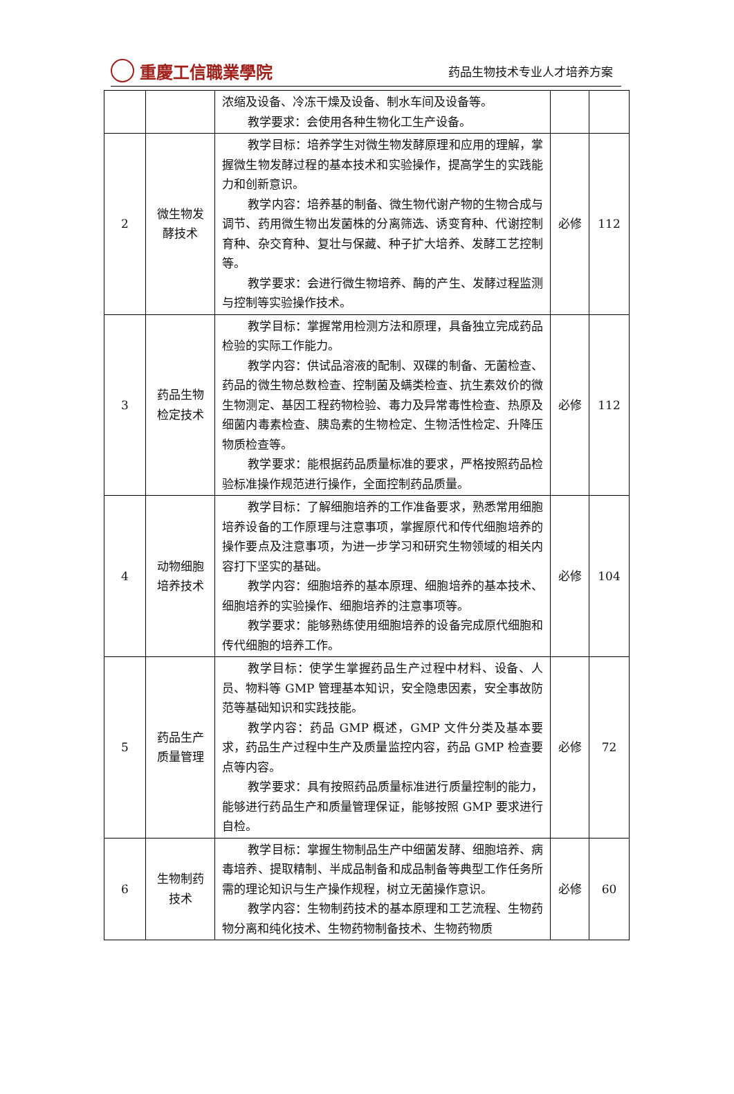重慶工信職業學院
药品生物技术专业人才培养方案
| | | 浓缩及设备、冷冻干燥及设备、制水车间及设备等。 教学要求：会使用各种生物化工生产设备。 | | |
| 2 | 微生物发酵技术 | 教学目标：培养学生对微生物发酵原理和应用的理解，掌握微生物发酵过程的基本技术和实验操作，提高学生的实践能力和创新意识。 教学内容：培养基的制备、微生物代谢产物的生物合成与调节、药用微生物出发菌株的分离筛选、诱变育种、代谢控制育种、杂交育种、复壮与保藏、种子扩大培养、发酵工艺控制等。 教学要求：会进行微生物培养、酶的产生、发酵过程监测与控制等实验操作技术。 | 必修 | 112 |
| 3 | 药品生物检定技术 | 教学目标：掌握常用检测方法和原理，具备独立完成药品检验的实际工作能力。 教学内容：供试品溶液的配制、双碟的制备、无菌检查、药品的微生物总数检查、控制菌及螨类检查、抗生素效价的微生物测定、基因工程药物检验、毒力及异常毒性检查、热原及细菌内毒素检查、胰岛素的生物检定、生物活性检定、升降压物质检查等。 教学要求：能根据药品质量标准的要求，严格按照药品检验标准操作规范进行操作，全面控制药品质量。 | 必修 | 112 |
| 4 | 动物细胞培养技术 | 教学目标：了解细胞培养的工作准备要求，熟悉常用细胞培养设备的工作原理与注意事项，掌握原代和传代细胞培养的操作要点及注意事项，为进一步学习和研究生物领域的相关内容打下坚实的基础。 教学内容：细胞培养的基本原理、细胞培养的基本技术、细胞培养的实验操作、细胞培养的注意事项等。 教学要求：能够熟练使用细胞培养的设备完成原代细胞和传代细胞的培养工作。 | 必修 | 104 |
| 5 | 药品生产质量管理 | 教学目标：使学生掌握药品生产过程中材料、设备、人员、物料等 GMP 管理基本知识，安全隐患因素，安全事故防范等基础知识和实践技能。 教学内容：药品 GMP 概述，GMP 文件分类及基本要求，药品生产过程中生产及质量监控内容，药品 GMP 检查要点等内容。 教学要求：具有按照药品质量标准进行质量控制的能力，能够进行药品生产和质量管理保证，能够按照 GMP 要求进行自检。 | 必修 | 72 |
| 6 | 生物制药技术 | 教学目标：掌握生物制品生产中细菌发酵、细胞培养、病毒培养、提取精制、半成品制备和成品制备等典型工作任务所需的理论知识与生产操作规程，树立无菌操作意识。 教学内容：生物制药技术的基本原理和工艺流程、生物药物分离和纯化技术、生物药物制备技术、生物药物质 | 必修 | 60 |